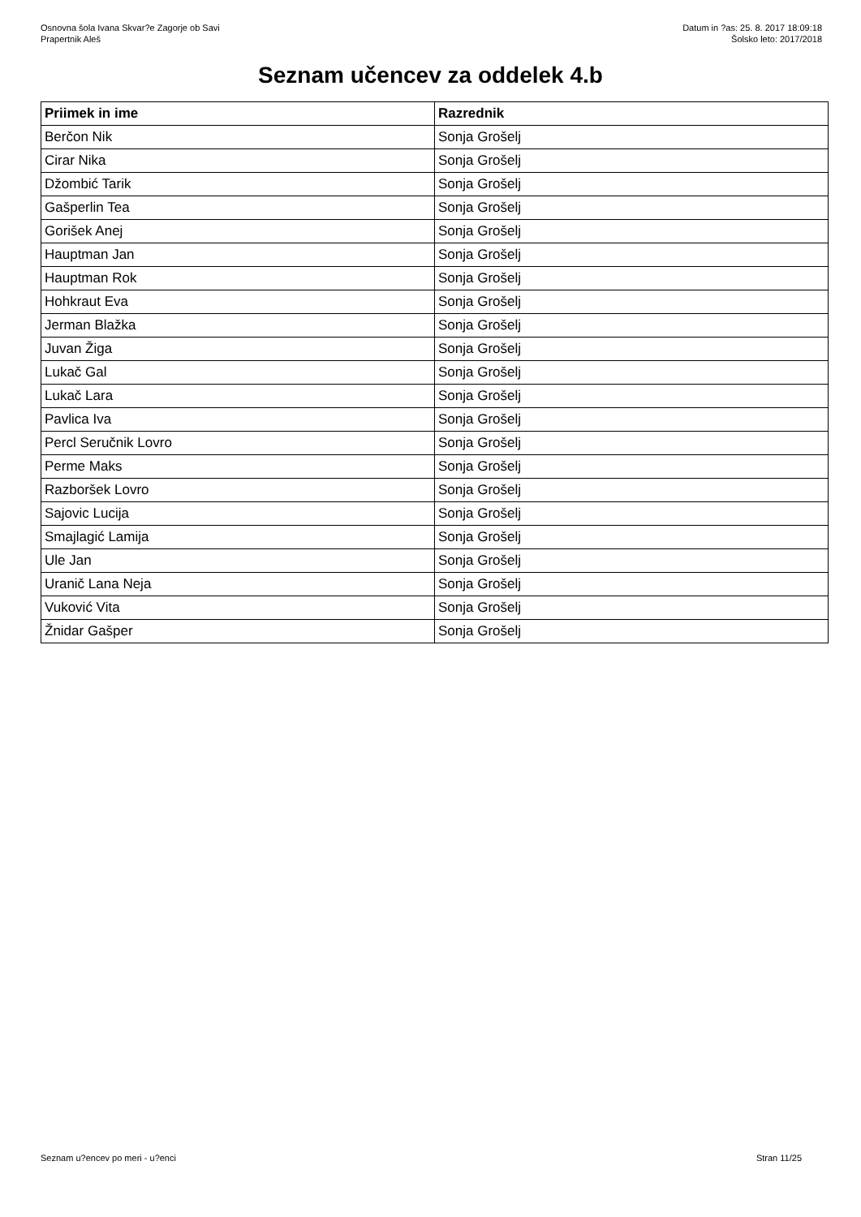Osnovna šola Ivana Skvar?e Zagorje ob Savi
Prapertnik Aleš
Datum in ?as: 25. 8. 2017 18:09:18
Šolsko leto: 2017/2018
Seznam učencev za oddelek 4.b
| Priimek in ime | Razrednik |
| --- | --- |
| Berčon Nik | Sonja Grošelj |
| Cirar Nika | Sonja Grošelj |
| Džombić Tarik | Sonja Grošelj |
| Gašperlin Tea | Sonja Grošelj |
| Gorišek Anej | Sonja Grošelj |
| Hauptman Jan | Sonja Grošelj |
| Hauptman Rok | Sonja Grošelj |
| Hohkraut Eva | Sonja Grošelj |
| Jerman Blažka | Sonja Grošelj |
| Juvan Žiga | Sonja Grošelj |
| Lukač Gal | Sonja Grošelj |
| Lukač Lara | Sonja Grošelj |
| Pavlica Iva | Sonja Grošelj |
| Percl Seručnik Lovro | Sonja Grošelj |
| Perme Maks | Sonja Grošelj |
| Razboršek Lovro | Sonja Grošelj |
| Sajovic Lucija | Sonja Grošelj |
| Smajlagić Lamija | Sonja Grošelj |
| Ule Jan | Sonja Grošelj |
| Uranič Lana Neja | Sonja Grošelj |
| Vuković Vita | Sonja Grošelj |
| Žnidar Gašper | Sonja Grošelj |
Seznam u?encev po meri - u?enci Stran 11/25